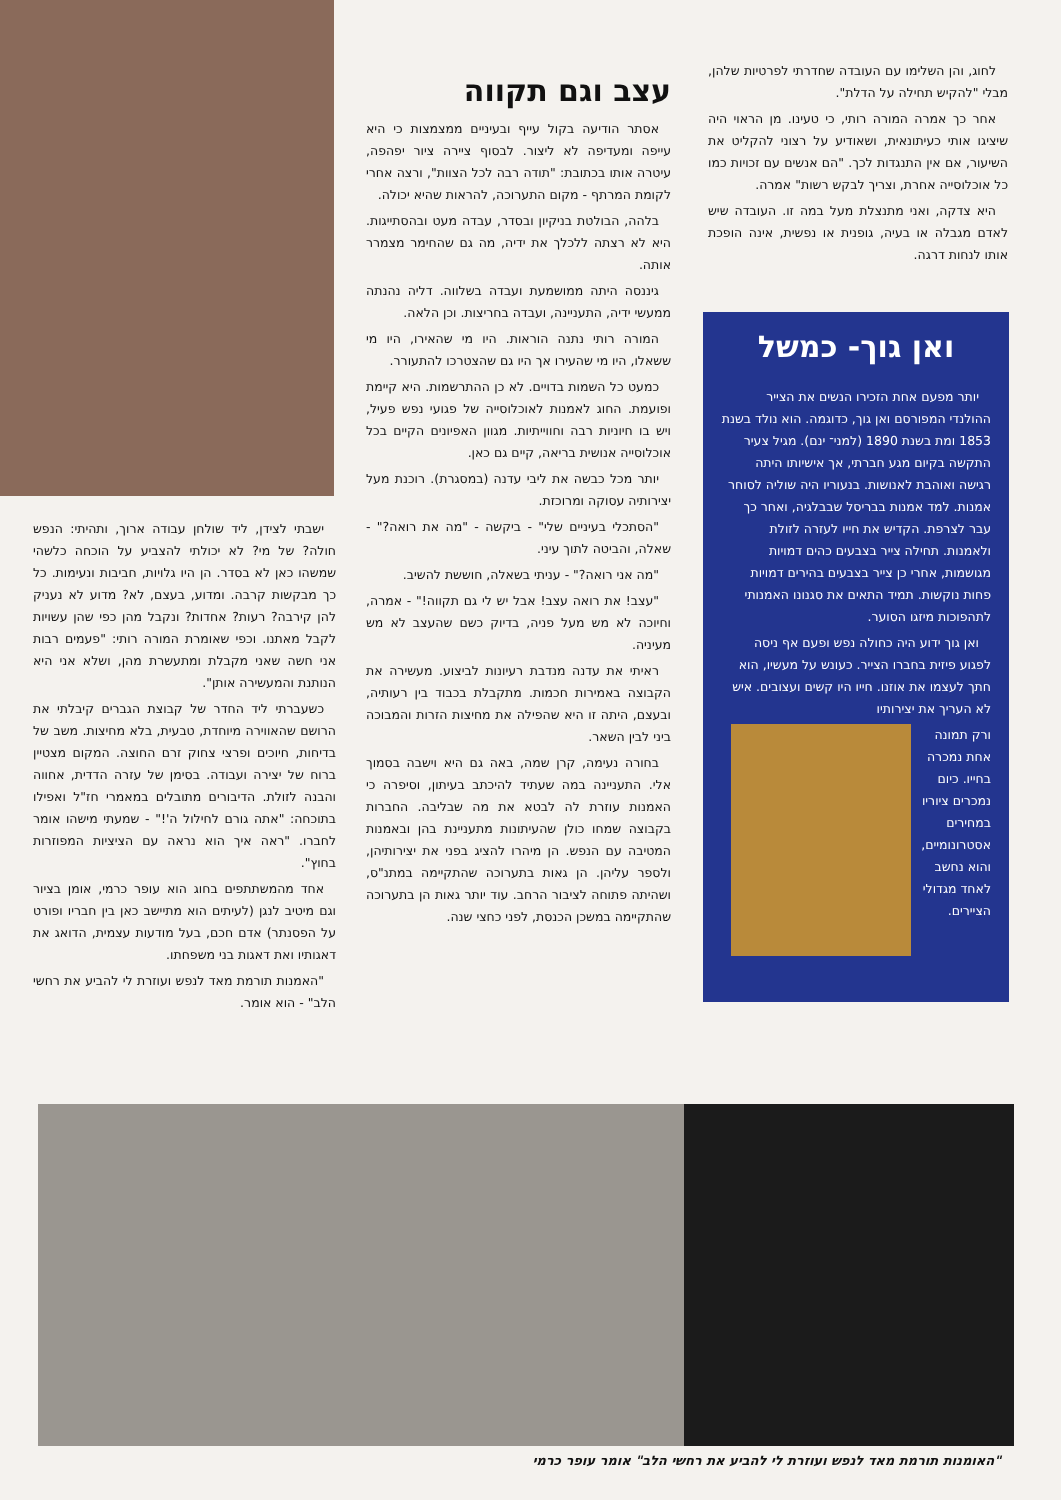לחוג, והן השלימו עם העובדה שחדרתי לפרטיות שלהן, מבלי "להקיש תחילה על הדלת".
אחר כך אמרה המורה רותי, כי טעינו. מן הראוי היה שיציגו אותי כעיתונאית, ושאודיע על רצוני להקליט את השיעור, אם אין התנגדות לכך. "הם אנשים עם זכויות כמו כל אוכלוסייה אחרת, וצריך לבקש רשות" אמרה.
היא צדקה, ואני מתנצלת מעל במה זו. העובדה שיש לאדם מגבלה או בעיה, גופנית או נפשית, אינה הופכת אותו לנחות דרגה.
ואן גוך- כמשל
יותר מפעם אחת הזכירו הנשים את הצייר ההולנדי המפורסם ואן גוך, כדוגמה. הוא נולד בשנת 1853 ומת בשנת 1890 (למני־ ינם). מגיל צעיר התקשה בקיום מגע חברתי, אך אישיותו היתה רגישה ואוהבת לאנושות. בנעוריו היה שוליה לסוחר אמנות. למד אמנות בבריסל שבבלגיה, ואחר כך עבר לצרפת. הקדיש את חייו לעזרה לזולת ולאמנות. תחילה צייר בצבעים כהים דמויות מגושמות, אחרי כן צייר בצבעים בהירים דמויות פחות נוקשות. תמיד התאים את סגנונו האמנותי לתהפוכות מיזגו הסוער.
ואן גוך ידוע היה כחולה נפש ופעם אף ניסה לפגוע פיזית בחברו הצייר. כעונש על מעשיו, הוא חתך לעצמו את אוזנו. חייו היו קשים ועצובים. איש לא העריך את יצירותיו
ורק תמונה אחת נמכרה בחייו. כיום נמכרים ציוריו במחירים אסטרונומיים, והוא נחשב לאחד מגדולי הציירים.
עצב וגם תקווה
אסתר הודיעה בקול עייף ובעיניים ממצמצות כי היא עייפה ומעדיפה לא ליצור. לבסוף ציירה ציור יפהפה, עיטרה אותו בכתובת: "תודה רבה לכל הצוות", ורצה אחרי לקומת המרתף - מקום התערוכה, להראות שהיא יכולה.
בלהה, הבולטת בניקיון ובסדר, עבדה מעט ובהסתייגות. היא לא רצתה ללכלך את ידיה, מה גם שהחימר מצמרר אותה.
גיננסה היתה ממושמעת ועבדה בשלווה. דליה נהנתה ממעשי ידיה, התעניינה, ועבדה בחריצות. וכן הלאה.
המורה רותי נתנה הוראות. היו מי שהאירו, היו מי ששאלו, היו מי שהעירו אך היו גם שהצטרכו להתעורר.
כמעט כל השמות בדויים. לא כן ההתרשמות. היא קיימת ופועמת. החוג לאמנות לאוכלוסייה של פגועי נפש פעיל, ויש בו חיוניות רבה וחווייתיות. מגוון האפיונים הקיים בכל אוכלוסייה אנושית בריאה, קיים גם כאן.
יותר מכל כבשה את ליבי עדנה (במסגרת). רוכנת מעל יצירותיה עסוקה ומרוכזת.
"הסתכלי בעיניים שלי" - ביקשה - "מה את רואה?" - שאלה, והביטה לתוך עיני.
"מה אני רואה?" - עניתי בשאלה, חוששת להשיב.
"עצב! את רואה עצב! אבל יש לי גם תקווה!" - אמרה, וחיוכה לא מש מעל פניה, בדיוק כשם שהעצב לא מש מעיניה.
ראיתי את עדנה מנדבת רעיונות לביצוע. מעשירה את הקבוצה באמירות חכמות. מתקבלת בכבוד בין רעותיה, ובעצם, היתה זו היא שהפילה את מחיצות הזרות והמבוכה ביני לבין השאר.
בחורה נעימה, קרן שמה, באה גם היא וישבה בסמוך אלי. התעניינה במה שעתיד להיכתב בעיתון, וסיפרה כי האמנות עוזרת לה לבטא את מה שבליבה. החברות בקבוצה שמחו כולן שהעיתונות מתעניינת בהן ובאמנות המטיבה עם הנפש. הן מיהרו להציג בפני את יצירותיהן, ולספר עליהן. הן גאות בתערוכה שהתקיימה במתנ"ס, ושהיתה פתוחה לציבור הרחב. עוד יותר גאות הן בתערוכה שהתקיימה במשכן הכנסת, לפני כחצי שנה.
ישבתי לצידן, ליד שולחן עבודה ארוך, ותהיתי: הנפש חולה? של מי? לא יכולתי להצביע על הוכחה כלשהי שמשהו כאן לא בסדר. הן היו גלויות, חביבות ונעימות. כל כך מבקשות קרבה. ומדוע, בעצם, לא? מדוע לא נעניק להן קירבה? רעות? אחדות? ונקבל מהן כפי שהן עשויות לקבל מאתנו. וכפי שאומרת המורה רותי: "פעמים רבות אני חשה שאני מקבלת ומתעשרת מהן, ושלא אני היא הנותנת והמעשירה אותן".
כשעברתי ליד החדר של קבוצת הגברים קיבלתי את הרושם שהאווירה מיוחדת, טבעית, בלא מחיצות. משב של בדיחות, חיוכים ופרצי צחוק זרם החוצה. המקום מצטיין ברוח של יצירה ועבודה. בסימן של עזרה הדדית, אחווה והבנה לזולת. הדיבורים מתובלים במאמרי חז"ל ואפילו בתוכחה: "אתה גורם לחילול ה'!" - שמעתי מישהו אומר לחברו. "ראה איך הוא נראה עם הציציות המפוזרות בחוץ".
אחד מהמשתתפים בחוג הוא עופר כרמי, אומן בציור וגם מיטיב לנגן (לעיתים הוא מתיישב כאן בין חבריו ופורט על הפסנתר) אדם חכם, בעל מודעות עצמית, הדואג את דאגותיו ואת דאגות בני משפחתו.
"האמנות תורמת מאד לנפש ועוזרת לי להביע את רחשי הלב" - הוא אומר.
"האומנות תורמת מאד לנפש ועוזרת לי להביע את רחשי הלב" אומר עופר כרמי